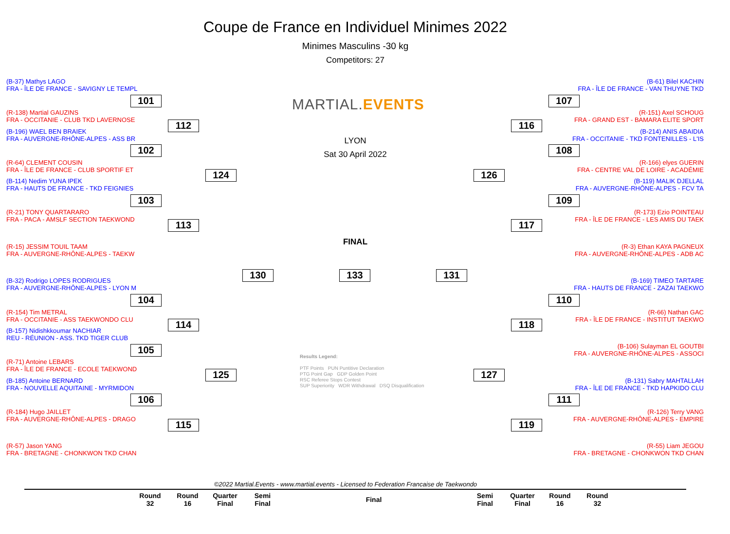Coupe de France en Individuel Minimes 2022
Minimes Masculins -30 kg
Competitors: 27
(B-37) Mathys LAGO
FRA - ÎLE DE FRANCE - SAVIGNY LE TEMPL
(R-138) Martial GAUZINS
FRA - OCCITANIE - CLUB TKD LAVERNOSE
(B-196) WAEL BEN BRAIEK
FRA - AUVERGNE-RHÔNE-ALPES - ASS BR
(R-64) CLEMENT COUSIN
FRA - ÎLE DE FRANCE - CLUB SPORTIF ET
(B-114) Nedim YUNA IPEK
FRA - HAUTS DE FRANCE - TKD FEIGNIES
(R-21) TONY QUARTARARO
FRA - PACA - AMSLF SECTION TAEKWOND
(R-15) JESSIM TOUIL TAAM
FRA - AUVERGNE-RHÔNE-ALPES - TAEKW
(B-32) Rodrigo LOPES RODRIGUES
FRA - AUVERGNE-RHÔNE-ALPES - LYON M
(R-154) Tim METRAL
FRA - OCCITANIE - ASS TAEKWONDO CLU
(B-157) Nidishkkoumar NACHIAR
REU - RÉUNION - ASS. TKD TIGER CLUB
(R-71) Antoine LEBARS
FRA - ÎLE DE FRANCE - ECOLE TAEKWOND
(B-185) Antoine BERNARD
FRA - NOUVELLE AQUITAINE - MYRMIDON
(R-184) Hugo JAILLET
FRA - AUVERGNE-RHÔNE-ALPES - DRAGO
(R-57) Jason YANG
FRA - BRETAGNE - CHONKWON TKD CHAN
(B-61) Bilel KACHIN
FRA - ÎLE DE FRANCE - VAN THUYNE TKD
(R-151) Axel SCHOUG
FRA - GRAND EST - BAMARA ELITE SPORT
(B-214) ANIS ABAIDIA
FRA - OCCITANIE - TKD FONTENILLES - L'IS
(R-166) elyes GUERIN
FRA - CENTRE VAL DE LOIRE - ACADÉMIE
(B-119) MALIK DJELLAL
FRA - AUVERGNE-RHÔNE-ALPES - FCV TA
(R-173) Ezio POINTEAU
FRA - ÎLE DE FRANCE - LES AMIS DU TAEK
(R-3) Ethan KAYA PAGNEUX
FRA - AUVERGNE-RHÔNE-ALPES - ADB AC
(B-169) TIMEO TARTARE
FRA - HAUTS DE FRANCE - ZAZAI TAEKWO
(R-66) Nathan GAC
FRA - ÎLE DE FRANCE - INSTITUT TAEKWO
(B-106) Sulayman EL GOUTBI
FRA - AUVERGNE-RHÔNE-ALPES - ASSOCI
(B-131) Sabry MAHTALLAH
FRA - ÎLE DE FRANCE - TKD HAPKIDO CLU
(R-126) Terry VANG
FRA - AUVERGNE-RHÔNE-ALPES - EMPIRE
(R-55) Liam JEGOU
FRA - BRETAGNE - CHONKWON TKD CHAN
MARTIAL.EVENTS
LYON
Sat 30 April 2022
FINAL
101
102
103
104
105
106
112
113
114
115
124
125
130 133 131
126
127
116
117
118
119
107
108
109
110
111
Results Legend:
PTF Points PUN Puntitive Declaration
PTG Point Gap GDP Golden Point
RSC Referee Stops Contest
SUP Superiority WDR Withdrawal DSQ Disqualification
©2022 Martial.Events - www.martial.events - Licensed to Federation Francaise de Taekwondo
| Round 32 | Round 16 | Quarter Final | Semi Final | Final | Semi Final | Quarter Final | Round 16 | Round 32 |